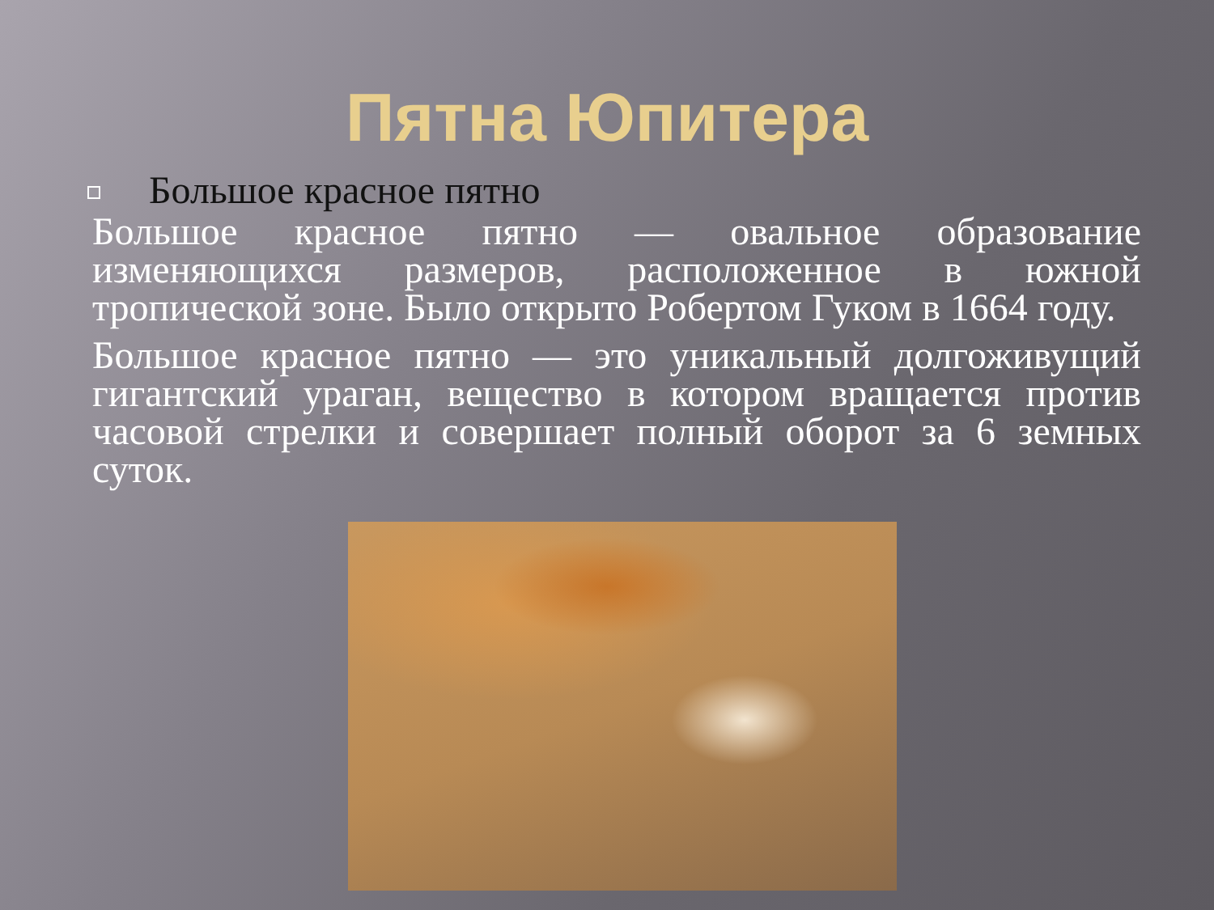Пятна Юпитера
Большое красное пятно
Большое красное пятно — овальное образование изменяющихся размеров, расположенное в южной тропической зоне. Было открыто Робертом Гуком в 1664 году.
Большое красное пятно — это уникальный долгоживущий гигантский ураган, вещество в котором вращается против часовой стрелки и совершает полный оборот за 6 земных суток.